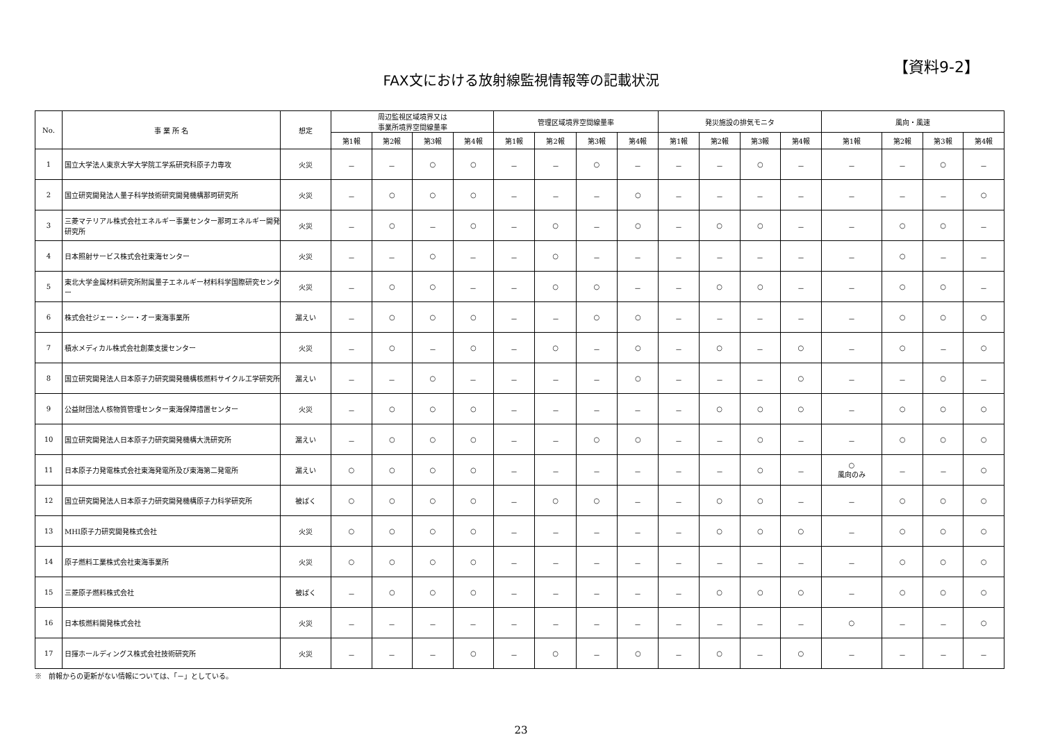【資料9-2】
FAX文における放射線監視情報等の記載状況
| No. | 事 業 所 名 | 想定 | 周辺監視区域境界又は 事業所境界空間線量率 | | | | 管理区域境界空間線量率 | | | | 発災施設の排気モニタ | | | | 風向・風速 | | | |
| --- | --- | --- | --- | --- | --- | --- | --- | --- | --- | --- | --- | --- | --- | --- | --- | --- | --- | --- |
| | | | 第1報 | 第2報 | 第3報 | 第4報 | 第1報 | 第2報 | 第3報 | 第4報 | 第1報 | 第2報 | 第3報 | 第4報 | 第1報 | 第2報 | 第3報 | 第4報 |
| 1 | 国立大学法人東京大学大学院工学系研究科原子力専攻 | 火災 | － | － | ○ | ○ | － | － | ○ | － | － | － | ○ | － | － | － | ○ | － |
| 2 | 国立研究開発法人量子科学技術研究開発機構那珂研究所 | 火災 | － | ○ | ○ | ○ | － | － | － | ○ | － | － | － | － | － | － | － | ○ |
| 3 | 三菱マテリアル株式会社エネルギー事業センター那珂エネルギー開発研究所 | 火災 | － | ○ | － | ○ | － | ○ | － | ○ | － | ○ | ○ | － | － | ○ | ○ | － |
| 4 | 日本照射サービス株式会社東海センター | 火災 | － | － | ○ | － | － | ○ | － | － | － | － | － | － | － | ○ | － | － |
| 5 | 東北大学金属材料研究所附属量子エネルギー材料科学国際研究センター | 火災 | － | ○ | ○ | － | － | ○ | ○ | － | － | ○ | ○ | － | － | ○ | ○ | － |
| 6 | 株式会社ジェー・シー・オー東海事業所 | 漏えい | － | ○ | ○ | ○ | － | － | ○ | ○ | － | － | － | － | － | ○ | ○ | ○ |
| 7 | 積水メディカル株式会社創薬支援センター | 火災 | － | ○ | － | ○ | － | ○ | － | ○ | － | ○ | － | ○ | － | ○ | － | ○ |
| 8 | 国立研究開発法人日本原子力研究開発機構核燃料サイクル工学研究所 | 漏えい | － | － | ○ | － | － | － | － | ○ | － | － | － | ○ | － | － | ○ | － |
| 9 | 公益財団法人核物質管理センター東海保障措置センター | 火災 | － | ○ | ○ | ○ | － | － | － | － | － | ○ | ○ | ○ | － | ○ | ○ | ○ |
| 10 | 国立研究開発法人日本原子力研究開発機構大洗研究所 | 漏えい | － | ○ | ○ | ○ | － | － | ○ | ○ | － | － | ○ | － | － | ○ | ○ | ○ |
| 11 | 日本原子力発電株式会社東海発電所及び東海第二発電所 | 漏えい | ○ | ○ | ○ | ○ | － | － | － | － | － | － | ○ | － | ○ 風向のみ | － | － | ○ |
| 12 | 国立研究開発法人日本原子力研究開発機構原子力科学研究所 | 被ばく | ○ | ○ | ○ | ○ | － | ○ | ○ | － | － | ○ | ○ | － | － | ○ | ○ | ○ |
| 13 | MHI原子力研究開発株式会社 | 火災 | ○ | ○ | ○ | ○ | － | － | － | － | － | ○ | ○ | ○ | － | ○ | ○ | ○ |
| 14 | 原子燃料工業株式会社東海事業所 | 火災 | ○ | ○ | ○ | ○ | － | － | － | － | － | － | － | － | － | ○ | ○ | ○ |
| 15 | 三菱原子燃料株式会社 | 被ばく | － | ○ | ○ | ○ | － | － | － | － | － | ○ | ○ | ○ | － | ○ | ○ | ○ |
| 16 | 日本核燃料開発株式会社 | 火災 | － | － | － | － | － | － | － | － | － | － | － | － | ○ | － | － | ○ |
| 17 | 日揮ホールディングス株式会社技術研究所 | 火災 | － | － | － | ○ | － | ○ | － | ○ | － | ○ | － | ○ | － | － | － | － |
※　前報からの更新がない情報については、「－」としている。
23